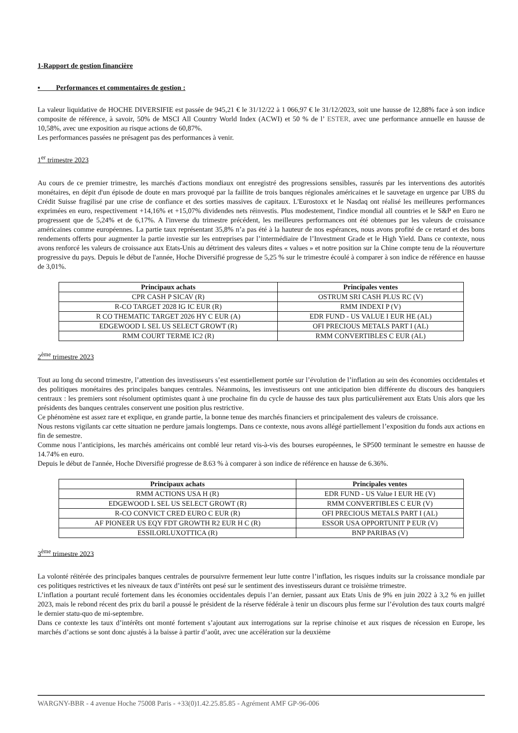1-Rapport de gestion financière
▪ Performances et commentaires de gestion :
La valeur liquidative de HOCHE DIVERSIFIE est passée de 945,21 € le 31/12/22 à 1 066,97 € le 31/12/2023, soit une hausse de 12,88% face à son indice composite de référence, à savoir, 50% de MSCI All Country World Index (ACWI) et 50 % de l’ ESTER, avec une performance annuelle en hausse de 10,58%, avec une exposition au risque actions de 60,87%.
Les performances passées ne présagent pas des performances à venir.
1<sup>er</sup> trimestre 2023
Au cours de ce premier trimestre, les marchés d'actions mondiaux ont enregistré des progressions sensibles, rassurés par les interventions des autorités monétaires, en dépit d'un épisode de doute en mars provoqué par la faillite de trois banques régionales américaines et le sauvetage en urgence par UBS du Crédit Suisse fragilisé par une crise de confiance et des sorties massives de capitaux. L'Eurostoxx et le Nasdaq ont réalisé les meilleures performances exprimées en euro, respectivement +14,16% et +15,07% dividendes nets réinvestis. Plus modestement, l'indice mondial all countries et le S&P en Euro ne progressent que de 5,24% et de 6,17%. A l'inverse du trimestre précédent, les meilleures performances ont été obtenues par les valeurs de croissance américaines comme européennes. La partie taux représentant 35,8% n’a pas été à la hauteur de nos espérances, nous avons profité de ce retard et des bons rendements offerts pour augmenter la partie investie sur les entreprises par l’intermédiaire de l’Investment Grade et le High Yield. Dans ce contexte, nous avons renforcé les valeurs de croissance aux Etats-Unis au détriment des valeurs dites « values » et notre position sur la Chine compte tenu de la réouverture progressive du pays. Depuis le début de l'année, Hoche Diversifié progresse de 5,25 % sur le trimestre écoulé à comparer à son indice de référence en hausse de 3,01%.
| Principaux achats | Principales ventes |
| --- | --- |
| CPR CASH P SICAV (R) | OSTRUM SRI CASH PLUS RC (V) |
| R-CO TARGET 2028 IG IC EUR (R) | RMM INDEXI P (V) |
| R CO THEMATIC TARGET 2026 HY C EUR (A) | EDR FUND - US VALUE I EUR HE (AL) |
| EDGEWOOD L SEL US SELECT GROWT (R) | OFI PRECIOUS METALS PART I (AL) |
| RMM COURT TERME IC2 (R) | RMM CONVERTIBLES C EUR (AL) |
2<sup>ème</sup> trimestre 2023
Tout au long du second trimestre, l’attention des investisseurs s’est essentiellement portée sur l’évolution de l’inflation au sein des économies occidentales et des politiques monétaires des principales banques centrales. Néanmoins, les investisseurs ont une anticipation bien différente du discours des banquiers centraux : les premiers sont résolument optimistes quant à une prochaine fin du cycle de hausse des taux plus particulièrement aux Etats Unis alors que les présidents des banques centrales conservent une position plus restrictive.
Ce phénomène est assez rare et explique, en grande partie, la bonne tenue des marchés financiers et principalement des valeurs de croissance.
Nous restons vigilants car cette situation ne perdure jamais longtemps. Dans ce contexte, nous avons allégé partiellement l’exposition du fonds aux actions en fin de semestre.
Comme nous l’anticipions, les marchés américains ont comblé leur retard vis-à-vis des bourses européennes, le SP500 terminant le semestre en hausse de 14.74% en euro.
Depuis le début de l'année, Hoche Diversifié progresse de 8.63 % à comparer à son indice de référence en hausse de 6.36%.
| Principaux achats | Principales ventes |
| --- | --- |
| RMM ACTIONS USA H (R) | EDR FUND - US Value I EUR HE (V) |
| EDGEWOOD L SEL US SELECT GROWT (R) | RMM CONVERTIBLES C EUR (V) |
| R-CO CONVICT CRED EURO C EUR (R) | OFI PRECIOUS METALS PART I (AL) |
| AF PIONEER US EQY FDT GROWTH R2 EUR H C (R) | ESSOR USA OPPORTUNIT P EUR (V) |
| ESSILORLUXOTTICA (R) | BNP PARIBAS (V) |
3<sup>ème</sup> trimestre 2023
La volonté réitérée des principales banques centrales de poursuivre fermement leur lutte contre l’inflation, les risques induits sur la croissance mondiale par ces politiques restrictives et les niveaux de taux d’intérêts ont pesé sur le sentiment des investisseurs durant ce troisième trimestre.
L’inflation a pourtant reculé fortement dans les économies occidentales depuis l’an dernier, passant aux Etats Unis de 9% en juin 2022 à 3,2 % en juillet 2023, mais le rebond récent des prix du baril a poussé le président de la réserve fédérale à tenir un discours plus ferme sur l’évolution des taux courts malgré le dernier statu-quo de mi-septembre.
Dans ce contexte les taux d’intérêts ont monté fortement s’ajoutant aux interrogations sur la reprise chinoise et aux risques de récession en Europe, les marchés d’actions se sont donc ajustés à la baisse à partir d’août, avec une accélération sur la deuxième
WARGNY-BBR - 4 avenue Hoche 75008 Paris - +33(0)1.42.25.85.85 - Agrément AMF GP-96-006